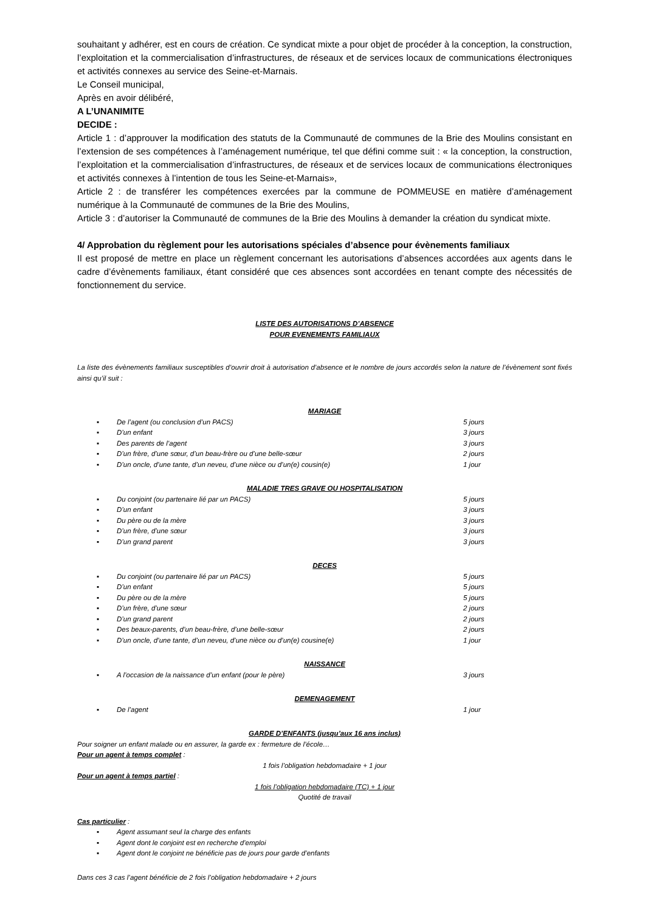souhaitant y adhérer, est en cours de création. Ce syndicat mixte a pour objet de procéder à la conception, la construction, l’exploitation et la commercialisation d’infrastructures, de réseaux et de services locaux de communications électroniques et activités connexes au service des Seine-et-Marnais.
Le Conseil municipal,
Après en avoir délibéré,
A L’UNANIMITE
DECIDE :
Article 1 : d’approuver la modification des statuts de la Communauté de communes de la Brie des Moulins consistant en l’extension de ses compétences à l’aménagement numérique, tel que défini comme suit : « la conception, la construction, l’exploitation et la commercialisation d’infrastructures, de réseaux et de services locaux de communications électroniques et activités connexes à l’intention de tous les Seine-et-Marnais»,
Article 2 : de transférer les compétences exercées par la commune de POMMEUSE en matière d’aménagement numérique à la Communauté de communes de la Brie des Moulins,
Article 3 : d’autoriser la Communauté de communes de la Brie des Moulins à demander la création du syndicat mixte.
4/ Approbation du règlement pour les autorisations spéciales d’absence pour évènements familiaux
Il est proposé de mettre en place un règlement concernant les autorisations d’absences accordées aux agents dans le cadre d’évènements familiaux, étant considéré que ces absences sont accordées en tenant compte des nécessités de fonctionnement du service.
LISTE DES AUTORISATIONS D’ABSENCE
POUR EVENEMENTS FAMILIAUX
La liste des évènements familiaux susceptibles d’ouvrir droit à autorisation d’absence et le nombre de jours accordés selon la nature de l’évènement sont fixés ainsi qu’il suit :
MARIAGE
▪ De l’agent (ou conclusion d’un PACS) 5 jours
▪ D’un enfant 3 jours
▪ Des parents de l’agent 3 jours
▪ D’un frère, d’une sœur, d’un beau-frère ou d’une belle-sœur 2 jours
▪ D’un oncle, d’une tante, d’un neveu, d’une nièce ou d’un(e) cousin(e) 1 jour
MALADIE TRES GRAVE OU HOSPITALISATION
▪ Du conjoint (ou partenaire lié par un PACS) 5 jours
▪ D’un enfant 3 jours
▪ Du père ou de la mère 3 jours
▪ D’un frère, d’une sœur 3 jours
▪ D’un grand parent 3 jours
DECES
▪ Du conjoint (ou partenaire lié par un PACS) 5 jours
▪ D’un enfant 5 jours
▪ Du père ou de la mère 5 jours
▪ D’un frère, d’une sœur 2 jours
▪ D’un grand parent 2 jours
▪ Des beaux-parents, d’un beau-frère, d’une belle-sœur 2 jours
▪ D’un oncle, d’une tante, d’un neveu, d’une nièce ou d’un(e) cousine(e) 1 jour
NAISSANCE
▪ A l’occasion de la naissance d’un enfant (pour le père) 3 jours
DEMENAGEMENT
▪ De l’agent 1 jour
GARDE D’ENFANTS (jusqu’aux 16 ans inclus)
Pour soigner un enfant malade ou en assurer, la garde ex : fermeture de l’école…
Pour un agent à temps complet :
1 fois l’obligation hebdomadaire + 1 jour
Pour un agent à temps partiel :
1 fois l’obligation hebdomadaire (TC) + 1 jour
Quotité de travail
Cas particulier :
▪ Agent assumant seul la charge des enfants
▪ Agent dont le conjoint est en recherche d’emploi
▪ Agent dont le conjoint ne bénéficie pas de jours pour garde d’enfants
Dans ces 3 cas l’agent bénéficie de 2 fois l’obligation hebdomadaire + 2 jours